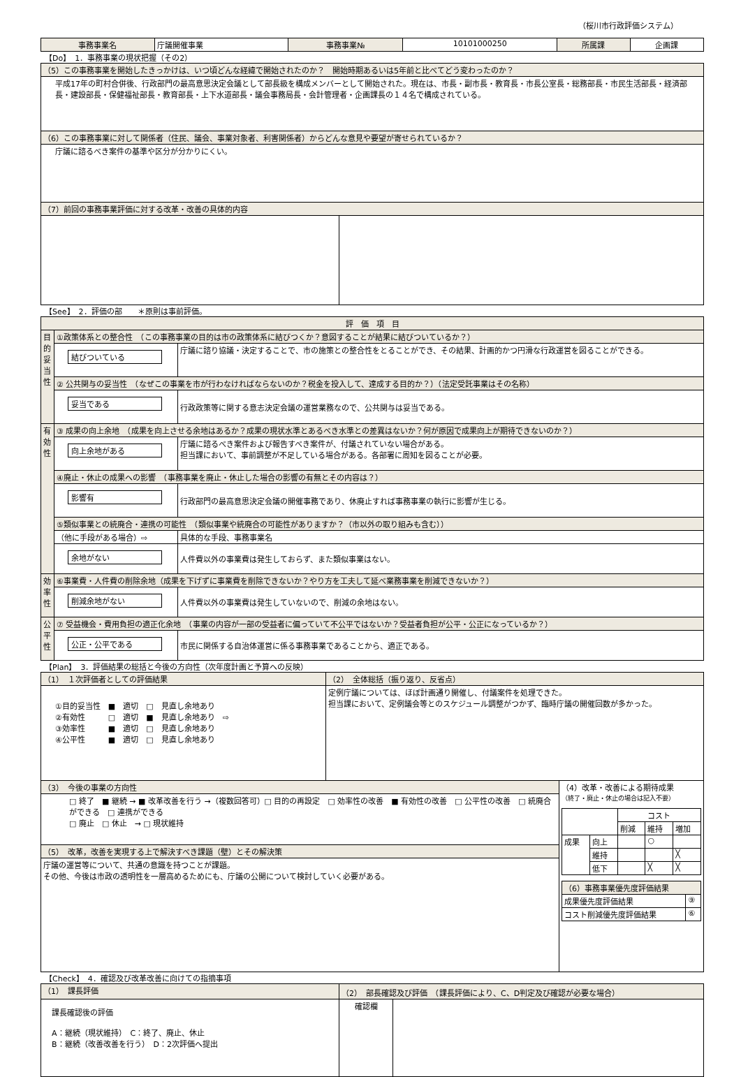（桜川市行政評価システム）
| 事務事業名 | 庁議開催事業 | 事務事業№ | 10101000250 | 所属課 | 企画課 |
【Do】　1．事務事業の現状把握（その2）
| （5）この事務事業を開始したきっかけは、いつ頃どんな経緯で開始されたのか？ 開始時期あるいは5年前と比べてどう変わったのか？ | |
| 平成17年の町村合併後、行政部門の最高意思決定会議として部長級を構成メンバーとして開始された。現在は、市長・副市長・教育長・市長公室長・総務部長・市民生活部長・経済部長・建設部長・保健福祉部長・教育部長・上下水道部長・議会事務局長・会計管理者・企画課長の１４名で構成されている。 | |
| （6）この事務事業に対して関係者（住民、議会、事業対象者、利害関係者）からどんな意見や要望が寄せられているか？ | |
| 庁議に諮るべき案件の基準や区分が分かりにくい。 | |
| （7）前回の事務事業評価に対する改革・改善の具体的内容 | |
【See】　2．評価の部　　＊原則は事前評価。
| 評 価 項 目 | | |
| 目的妥当性 | ①政策体系との整合性 （この事務事業の目的は市の政策体系に結びつくか？意図することが結果に結びついているか？） | |
| | 結びついている | 庁議に諮り協議・決定することで、市の施策との整合性をとることができ、その結果、計画的かつ円滑な行政運営を図ることができる。 |
| | ② 公共関与の妥当性 （なぜこの事業を市が行わなければならないのか？税金を投入して、達成する目的か？）（法定受託事業はその名称） | |
| | 妥当である | 行政政策等に関する意志決定会議の運営業務なので、公共関与は妥当である。 |
| 有効性 | ③ 成果の向上余地 （成果を向上させる余地はあるか？成果の現状水準とあるべき水準との差異はないか？何が原因で成果向上が期待できないのか？） | |
| | 向上余地がある | 庁議に諮るべき案件および報告すべき案件が、付議されていない場合がある。 担当課において、事前調整が不足している場合がある。各部署に周知を図ることが必要。 |
| | ④廃止・休止の成果への影響 （事務事業を廃止・休止した場合の影響の有無とその内容は？） | |
| | 影響有 | 行政部門の最高意思決定会議の開催事務であり、休廃止すれば事務事業の執行に影響が生じる。 |
| | ⑤類似事業との統廃合・連携の可能性 （類似事業や統廃合の可能性がありますか？（市以外の取り組みも含む）） | |
| | （他に手段がある場合）⇨ | 具体的な手段、事務事業名 |
| | 余地がない | 人件費以外の事業費は発生しておらず、また類似事業はない。 |
| 効率性 | ⑥事業費・人件費の削除余地（成果を下げずに事業費を削除できないか？やり方を工夫して延べ業務事業を削減できないか？） | |
| | 削減余地がない | 人件費以外の事業費は発生していないので、削減の余地はない。 |
| 公平性 | ⑦ 受益機会・費用負担の適正化余地 （事業の内容が一部の受益者に偏っていて不公平ではないか？受益者負担が公平・公正になっているか？） | |
| | 公正・公平である | 市民に関係する自治体運営に係る事務事業であることから、適正である。 |
【Plan】　3．評価結果の総括と今後の方向性（次年度計画と予算への反映）
| （1） １次評価者としての評価結果 | （2） 全体総括（振り返り、反省点） | |
| ①目的妥当性 ■ 適切 □ 見直し余地あり ②有効性 □ 適切 ■ 見直し余地あり ⇨ ③効率性 ■ 適切 □ 見直し余地あり ④公平性 ■ 適切 □ 見直し余地あり | 定例庁議については、ほぼ計画通り開催し、付議案件を処理できた。 担当課において、定例議会等とのスケジュール調整がつかず、臨時庁議の開催回数が多かった。 | |
| （3） 今後の事業の方向性 | | （4）改革・改善による期待成果 （終了・廃止・休止の場合は記入不要） / / / コスト / / / / / / 削減 / 維持 / 増加 / / 成果 / 向上 / / ○ / / / / 維持 / / / ╳ / / / 低下 / / ╳ / ╳ / / （6）事務事業優先度評価結果 / / / 成果優先度評価結果 / ⑨ / / コスト削減優先度評価結果 / ⑥ / |
| □ 終了 ■ 継続 → ■ 改革改善を行う →（複数回答可）□ 目的の再設定 □ 効率性の改善 ■ 有効性の改善 □ 公平性の改善 □ 統廃合ができる □ 連携ができる □ 廃止 □ 休止 → □ 現状維持 | | |
| （5） 改革，改善を実現する上で解決すべき課題（壁）とその解決策 | | |
| 庁議の運営等について、共通の意識を持つことが課題。 その他、今後は市政の透明性を一層高めるためにも、庁議の公開について検討していく必要がある。 | | |
【Check】　4．確認及び改革改善に向けての指摘事項
| （1） 課長評価 | （2） 部長確認及び評価 （課長評価により、C、D判定及び確認が必要な場合） | |
| 課長確認後の評価 A：継続（現状維持） C：終了、廃止、休止 B：継続（改善改善を行う） D：2次評価へ提出 | 確認欄 | |